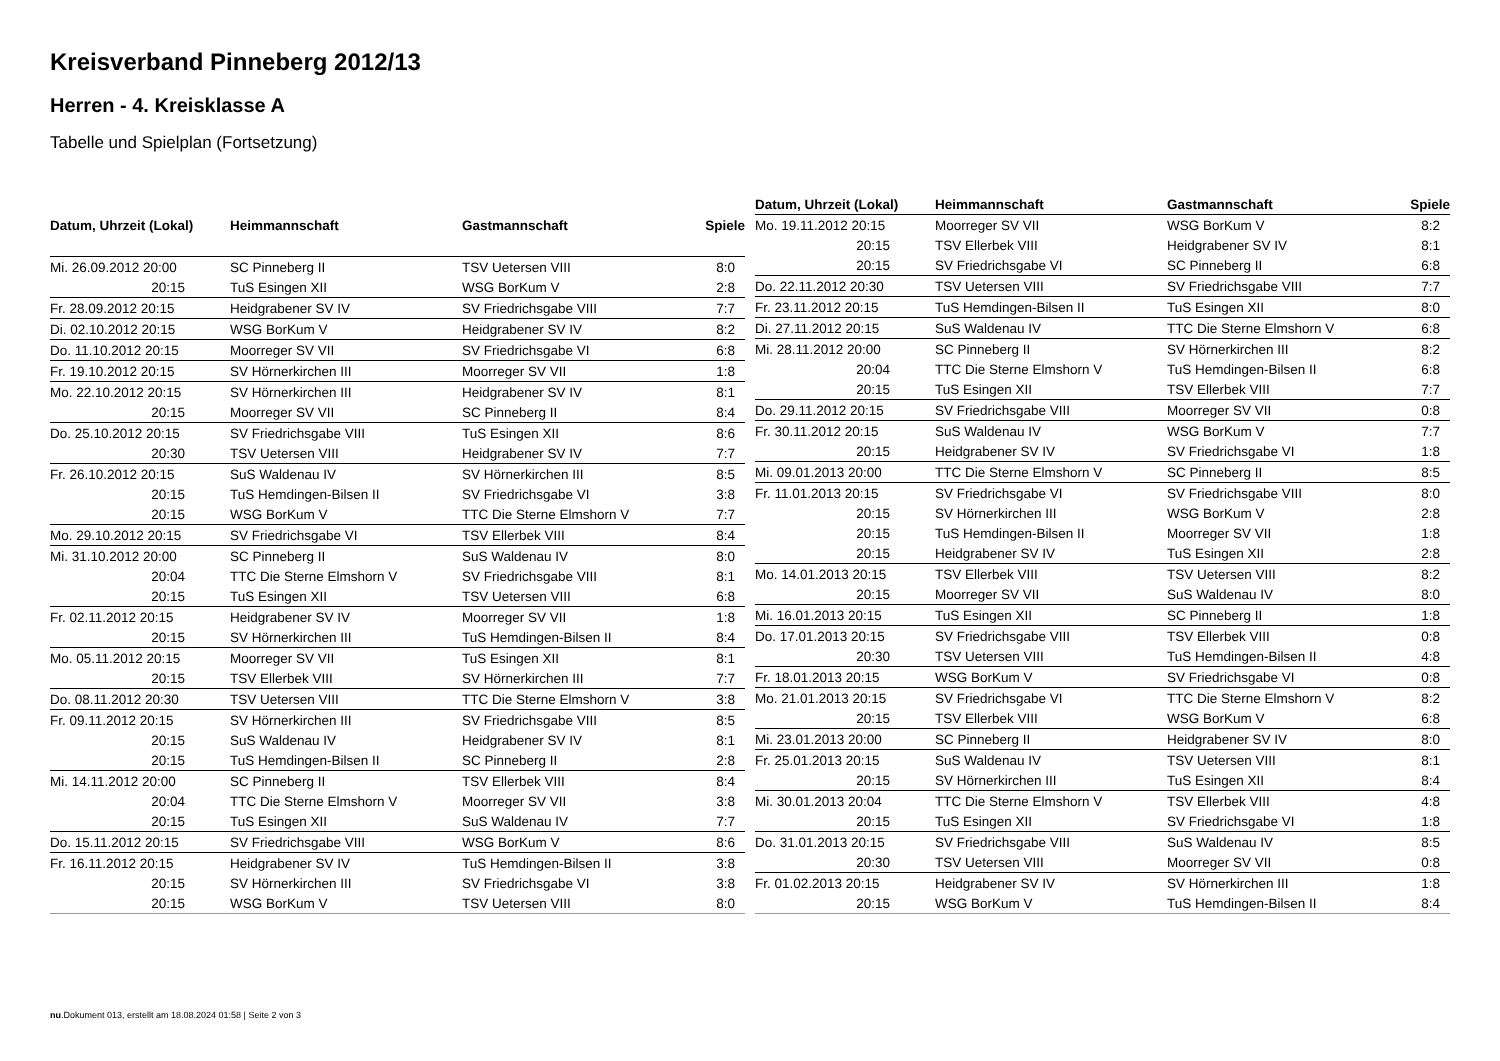Kreisverband Pinneberg 2012/13
Herren - 4. Kreisklasse A
Tabelle und Spielplan (Fortsetzung)
| Datum, Uhrzeit (Lokal) | Heimmannschaft | Gastmannschaft | Spiele |
| --- | --- | --- | --- |
| Mi. 26.09.2012 20:00 | SC Pinneberg II | TSV Uetersen VIII | 8:0 |
| 20:15 | TuS Esingen XII | WSG BorKum V | 2:8 |
| Fr. 28.09.2012 20:15 | Heidgrabener SV IV | SV Friedrichsgabe VIII | 7:7 |
| Di. 02.10.2012 20:15 | WSG BorKum V | Heidgrabener SV IV | 8:2 |
| Do. 11.10.2012 20:15 | Moorreger SV VII | SV Friedrichsgabe VI | 6:8 |
| Fr. 19.10.2012 20:15 | SV Hörnerkirchen III | Moorreger SV VII | 1:8 |
| Mo. 22.10.2012 20:15 | SV Hörnerkirchen III | Heidgrabener SV IV | 8:1 |
| 20:15 | Moorreger SV VII | SC Pinneberg II | 8:4 |
| Do. 25.10.2012 20:15 | SV Friedrichsgabe VIII | TuS Esingen XII | 8:6 |
| 20:30 | TSV Uetersen VIII | Heidgrabener SV IV | 7:7 |
| Fr. 26.10.2012 20:15 | SuS Waldenau IV | SV Hörnerkirchen III | 8:5 |
| 20:15 | TuS Hemdingen-Bilsen II | SV Friedrichsgabe VI | 3:8 |
| 20:15 | WSG BorKum V | TTC Die Sterne Elmshorn V | 7:7 |
| Mo. 29.10.2012 20:15 | SV Friedrichsgabe VI | TSV Ellerbek VIII | 8:4 |
| Mi. 31.10.2012 20:00 | SC Pinneberg II | SuS Waldenau IV | 8:0 |
| 20:04 | TTC Die Sterne Elmshorn V | SV Friedrichsgabe VIII | 8:1 |
| 20:15 | TuS Esingen XII | TSV Uetersen VIII | 6:8 |
| Fr. 02.11.2012 20:15 | Heidgrabener SV IV | Moorreger SV VII | 1:8 |
| 20:15 | SV Hörnerkirchen III | TuS Hemdingen-Bilsen II | 8:4 |
| Mo. 05.11.2012 20:15 | Moorreger SV VII | TuS Esingen XII | 8:1 |
| 20:15 | TSV Ellerbek VIII | SV Hörnerkirchen III | 7:7 |
| Do. 08.11.2012 20:30 | TSV Uetersen VIII | TTC Die Sterne Elmshorn V | 3:8 |
| Fr. 09.11.2012 20:15 | SV Hörnerkirchen III | SV Friedrichsgabe VIII | 8:5 |
| 20:15 | SuS Waldenau IV | Heidgrabener SV IV | 8:1 |
| 20:15 | TuS Hemdingen-Bilsen II | SC Pinneberg II | 2:8 |
| Mi. 14.11.2012 20:00 | SC Pinneberg II | TSV Ellerbek VIII | 8:4 |
| 20:04 | TTC Die Sterne Elmshorn V | Moorreger SV VII | 3:8 |
| 20:15 | TuS Esingen XII | SuS Waldenau IV | 7:7 |
| Do. 15.11.2012 20:15 | SV Friedrichsgabe VIII | WSG BorKum V | 8:6 |
| Fr. 16.11.2012 20:15 | Heidgrabener SV IV | TuS Hemdingen-Bilsen II | 3:8 |
| 20:15 | SV Hörnerkirchen III | SV Friedrichsgabe VI | 3:8 |
| 20:15 | WSG BorKum V | TSV Uetersen VIII | 8:0 |
| Datum, Uhrzeit (Lokal) | Heimmannschaft | Gastmannschaft | Spiele |
| --- | --- | --- | --- |
| Mo. 19.11.2012 20:15 | Moorreger SV VII | WSG BorKum V | 8:2 |
| 20:15 | TSV Ellerbek VIII | Heidgrabener SV IV | 8:1 |
| 20:15 | SV Friedrichsgabe VI | SC Pinneberg II | 6:8 |
| Do. 22.11.2012 20:30 | TSV Uetersen VIII | SV Friedrichsgabe VIII | 7:7 |
| Fr. 23.11.2012 20:15 | TuS Hemdingen-Bilsen II | TuS Esingen XII | 8:0 |
| Di. 27.11.2012 20:15 | SuS Waldenau IV | TTC Die Sterne Elmshorn V | 6:8 |
| Mi. 28.11.2012 20:00 | SC Pinneberg II | SV Hörnerkirchen III | 8:2 |
| 20:04 | TTC Die Sterne Elmshorn V | TuS Hemdingen-Bilsen II | 6:8 |
| 20:15 | TuS Esingen XII | TSV Ellerbek VIII | 7:7 |
| Do. 29.11.2012 20:15 | SV Friedrichsgabe VIII | Moorreger SV VII | 0:8 |
| Fr. 30.11.2012 20:15 | SuS Waldenau IV | WSG BorKum V | 7:7 |
| 20:15 | Heidgrabener SV IV | SV Friedrichsgabe VI | 1:8 |
| Mi. 09.01.2013 20:00 | TTC Die Sterne Elmshorn V | SC Pinneberg II | 8:5 |
| Fr. 11.01.2013 20:15 | SV Friedrichsgabe VI | SV Friedrichsgabe VIII | 8:0 |
| 20:15 | SV Hörnerkirchen III | WSG BorKum V | 2:8 |
| 20:15 | TuS Hemdingen-Bilsen II | Moorreger SV VII | 1:8 |
| 20:15 | Heidgrabener SV IV | TuS Esingen XII | 2:8 |
| Mo. 14.01.2013 20:15 | TSV Ellerbek VIII | TSV Uetersen VIII | 8:2 |
| 20:15 | Moorreger SV VII | SuS Waldenau IV | 8:0 |
| Mi. 16.01.2013 20:15 | TuS Esingen XII | SC Pinneberg II | 1:8 |
| Do. 17.01.2013 20:15 | SV Friedrichsgabe VIII | TSV Ellerbek VIII | 0:8 |
| 20:30 | TSV Uetersen VIII | TuS Hemdingen-Bilsen II | 4:8 |
| Fr. 18.01.2013 20:15 | WSG BorKum V | SV Friedrichsgabe VI | 0:8 |
| Mo. 21.01.2013 20:15 | SV Friedrichsgabe VI | TTC Die Sterne Elmshorn V | 8:2 |
| 20:15 | TSV Ellerbek VIII | WSG BorKum V | 6:8 |
| Mi. 23.01.2013 20:00 | SC Pinneberg II | Heidgrabener SV IV | 8:0 |
| Fr. 25.01.2013 20:15 | SuS Waldenau IV | TSV Uetersen VIII | 8:1 |
| 20:15 | SV Hörnerkirchen III | TuS Esingen XII | 8:4 |
| Mi. 30.01.2013 20:04 | TTC Die Sterne Elmshorn V | TSV Ellerbek VIII | 4:8 |
| 20:15 | TuS Esingen XII | SV Friedrichsgabe VI | 1:8 |
| Do. 31.01.2013 20:15 | SV Friedrichsgabe VIII | SuS Waldenau IV | 8:5 |
| 20:30 | TSV Uetersen VIII | Moorreger SV VII | 0:8 |
| Fr. 01.02.2013 20:15 | Heidgrabener SV IV | SV Hörnerkirchen III | 1:8 |
| 20:15 | WSG BorKum V | TuS Hemdingen-Bilsen II | 8:4 |
nu.Dokument 013, erstellt am 18.08.2024 01:58 | Seite 2 von 3